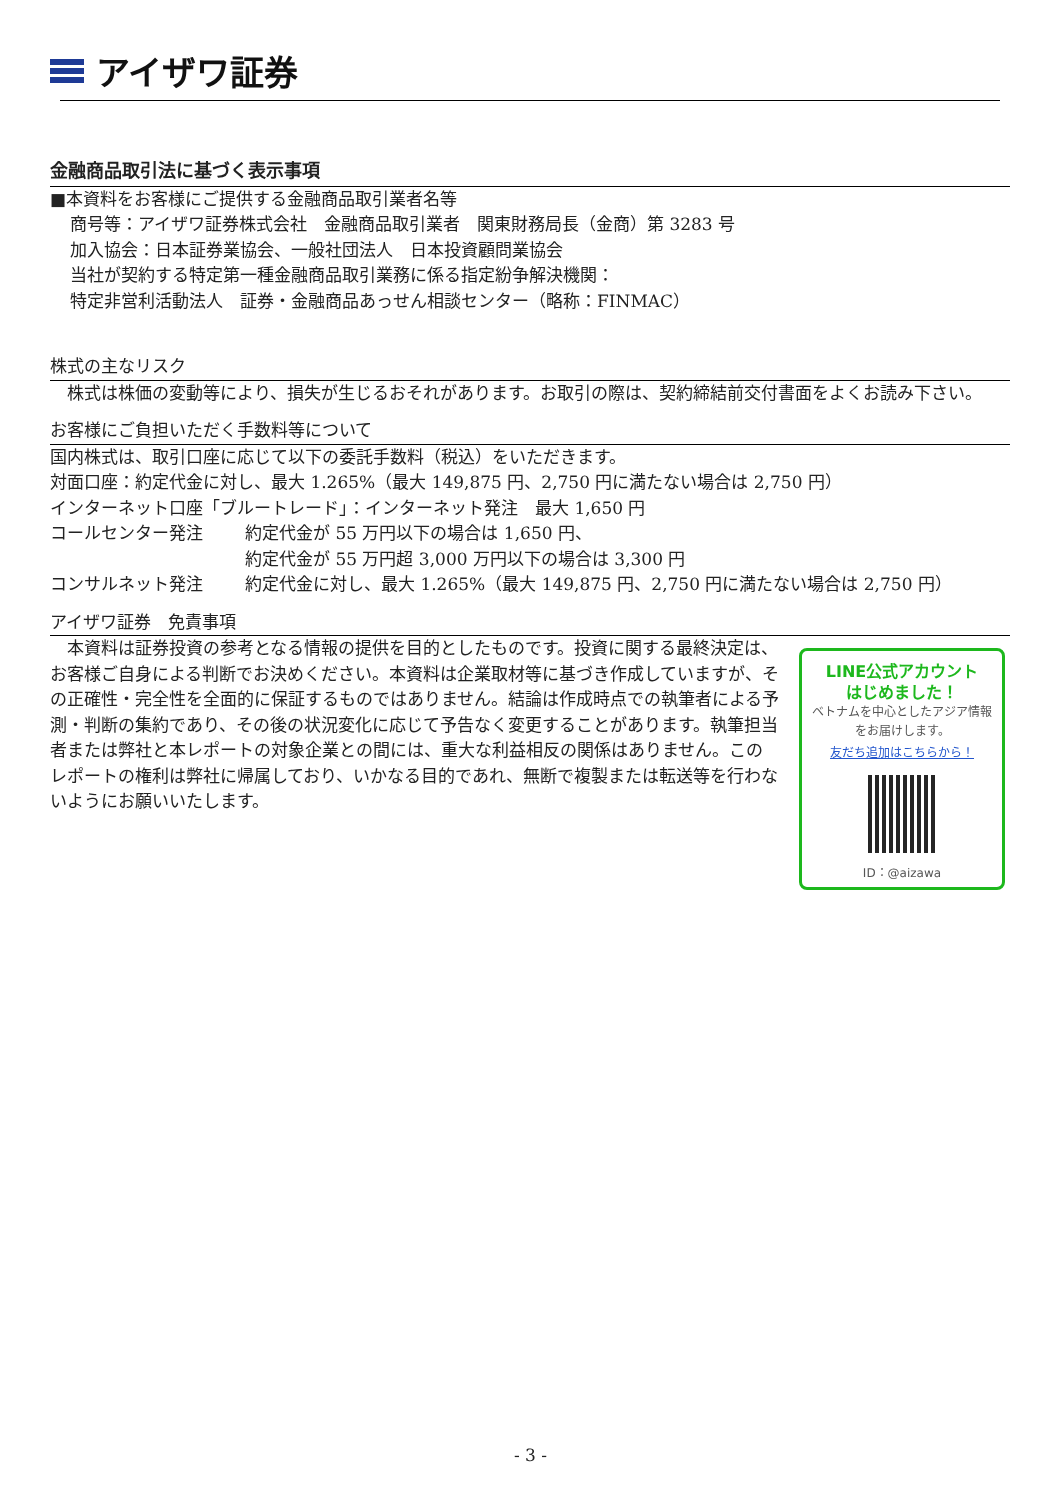アイザワ証券
金融商品取引法に基づく表示事項
■本資料をお客様にご提供する金融商品取引業者名等
商号等：アイザワ証券株式会社　金融商品取引業者　関東財務局長（金商）第 3283 号
加入協会：日本証券業協会、一般社団法人　日本投資顧問業協会
当社が契約する特定第一種金融商品取引業務に係る指定紛争解決機関：
特定非営利活動法人　証券・金融商品あっせん相談センター（略称：FINMAC）
株式の主なリスク
　株式は株価の変動等により、損失が生じるおそれがあります。お取引の際は、契約締結前交付書面をよくお読み下さい。
お客様にご負担いただく手数料等について
国内株式は、取引口座に応じて以下の委託手数料（税込）をいただきます。
対面口座：約定代金に対し、最大 1.265%（最大 149,875 円、2,750 円に満たない場合は 2,750 円）
インターネット口座「ブルートレード」：インターネット発注　最大 1,650 円
コールセンター発注 約定代金が 55 万円以下の場合は 1,650 円、
約定代金が 55 万円超 3,000 万円以下の場合は 3,300 円
コンサルネット発注 約定代金に対し、最大 1.265%（最大 149,875 円、2,750 円に満たない場合は 2,750 円）
アイザワ証券　免責事項
LINE公式アカウント
はじめました！
ベトナムを中心としたアジア情報
をお届けします。
友だち追加はこちらから！
ID：@aizawa
　本資料は証券投資の参考となる情報の提供を目的としたものです。投資に関する最終決定は、お客様ご自身による判断でお決めください。本資料は企業取材等に基づき作成していますが、その正確性・完全性を全面的に保証するものではありません。結論は作成時点での執筆者による予測・判断の集約であり、その後の状況変化に応じて予告なく変更することがあります。執筆担当者または弊社と本レポートの対象企業との間には、重大な利益相反の関係はありません。このレポートの権利は弊社に帰属しており、いかなる目的であれ、無断で複製または転送等を行わないようにお願いいたします。
- 3 -